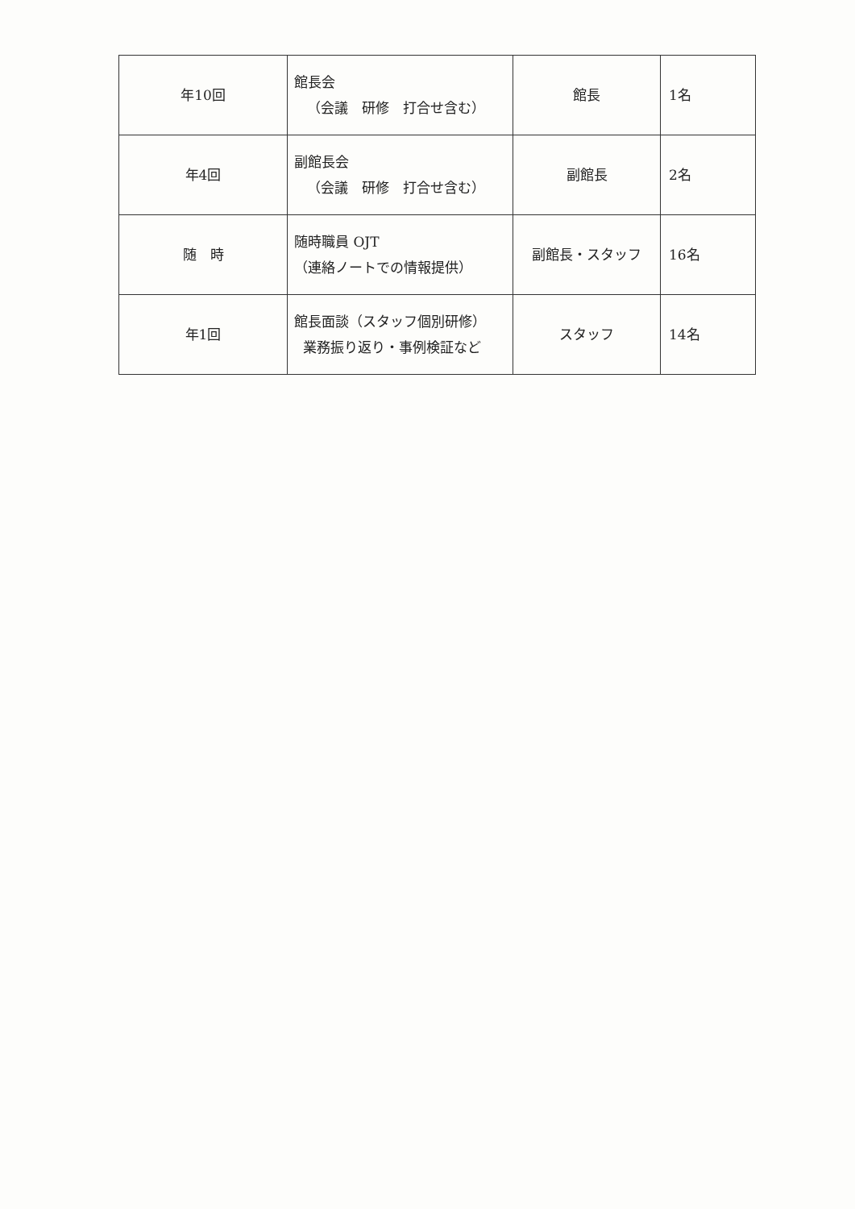| 年10回 | 館長会 （会議 研修 打合せ含む） | 館長 | 1名 |
| 年4回 | 副館長会 （会議 研修 打合せ含む） | 副館長 | 2名 |
| 随 時 | 随時職員 OJT （連絡ノートでの情報提供） | 副館長・スタッフ | 16名 |
| 年1回 | 館長面談（スタッフ個別研修） 業務振り返り・事例検証など | スタッフ | 14名 |